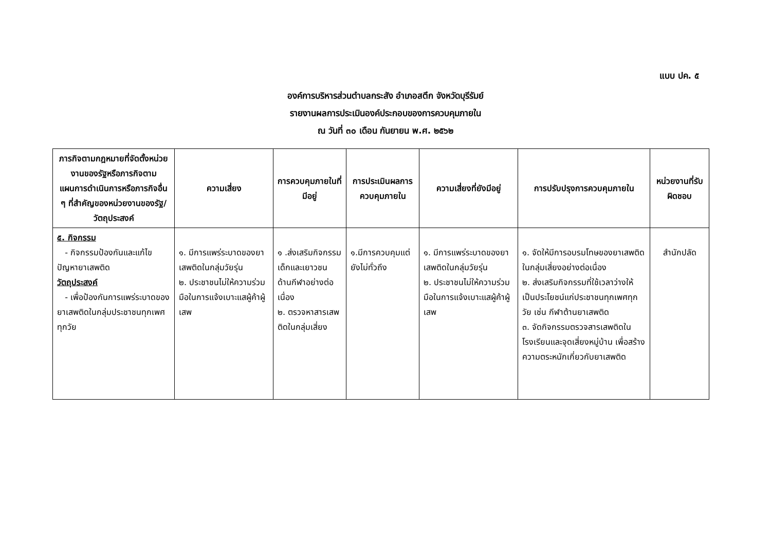แบบ ปค. ๕
องค์การบริหารส่วนตำบลกระสัง อำเภอสตึก จังหวัดบุรีรัมย์
รายงานผลการประเมินองค์ประกอบของการควบคุมภายใน
ณ วันที่ ๓๐ เดือน กันยายน พ.ศ. ๒๕๖๒
| ภารกิจตามกฎหมายที่จัดตั้งหน่วยงานของรัฐหรือภารกิจตามแผนการดำเนินการหรือภารกิจอื่น ๆ ที่สำคัญของหน่วยงานของรัฐ/ วัตถุประสงค์ | ความเสี่ยง | การควบคุมภายในที่มีอยู่ | การประเมินผลการควบคุมภายใน | ความเสี่ยงที่ยังมีอยู่ | การปรับปรุงการควบคุมภายใน | หน่วยงานที่รับผิดชอบ |
| --- | --- | --- | --- | --- | --- | --- |
| ๕. กิจกรรม - กิจกรรมป้องกันและแก้ไขปัญหายาเสพติด วัตถุประสงค์ - เพื่อป้องกันการแพร่ระบาดของยาเสพติดในกลุ่มประชาชนทุกเพศ ทุกวัย | ๑. มีการแพร่ระบาดของยาเสพติดในกลุ่มวัยรุ่น ๒. ประชาชนไม่ให้ความร่วมมือในการแจ้งเบาะแสผู้ค้าผู้เสพ | ๑ .ส่งเสริมกิจกรรมเด็กและเยาวชน ด้านกีฬาอย่างต่อเนื่อง ๒. ตรวจหาสารเสพติดในกลุ่มเสี่ยง | ๑.มีการควบคุมแต่ยังไม่ทั่วถึง | ๑. มีการแพร่ระบาดของยาเสพติดในกลุ่มวัยรุ่น ๒. ประชาชนไม่ให้ความร่วมมือในการแจ้งเบาะแสผู้ค้าผู้เสพ | ๑. จัดให้มีการอบรมโทษของยาเสพติดในกลุ่มเสี่ยงอย่างต่อเนื่อง ๒. ส่งเสริมกิจกรรมที่ใช้เวลาว่างให้เป็นประโยชน์แก่ประชาชนทุกเพศทุกวัย เช่น กีฬาต้านยาเสพติด ๓. จัดกิจกรรมตรวจสารเสพติดในโรงเรียนและจุดเสี่ยงหมู่บ้าน เพื่อสร้างความตระหนักเกี่ยวกับยาเสพติด | สำนักปลัด |